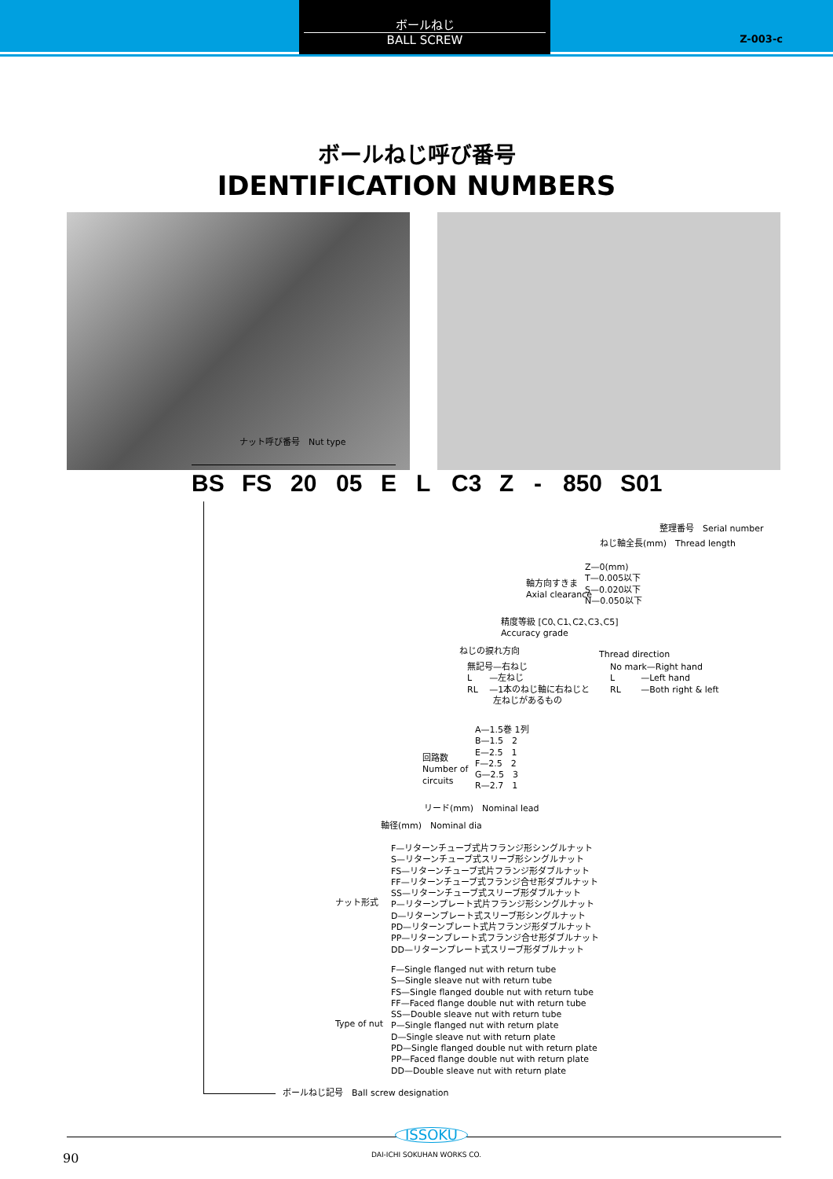ボールねじ
BALL SCREW
Z-003-c
ボールねじ呼び番号
IDENTIFICATION NUMBERS
ナット呼び番号　Nut type
BS FS 20 05 E L C3 Z - 850 S01
整理番号　Serial number
ねじ軸全長(mm)　Thread length
軸方向すきま
Axial clearance
Z—0(mm)
T—0.005以下
S—0.020以下
N—0.050以下
精度等級 [C0､C1､C2､C3､C5]
Accuracy grade
ねじの捩れ方向
無記号—右ねじ
L　　—左ねじ
RL　 —1本のねじ軸に右ねじと
　　　左ねじがあるもの
Thread direction
No mark—Right hand
L　　　—Left hand
RL　　 —Both right & left
回路数
Number of
circuits
A—1.5巻 1列
B—1.5　2
E—2.5　1
F—2.5　2
G—2.5　3
R—2.7　1
リード(mm)　Nominal lead
軸径(mm)　Nominal dia
ナット形式
F—リターンチューブ式片フランジ形シングルナット
S—リターンチューブ式スリーブ形シングルナット
FS—リターンチューブ式片フランジ形ダブルナット
FF—リターンチューブ式フランジ合せ形ダブルナット
SS—リターンチューブ式スリーブ形ダブルナット
P—リターンプレート式片フランジ形シングルナット
D—リターンプレート式スリーブ形シングルナット
PD—リターンプレート式片フランジ形ダブルナット
PP—リターンプレート式フランジ合せ形ダブルナット
DD—リターンプレート式スリーブ形ダブルナット
Type of nut
F—Single flanged nut with return tube
S—Single sleave nut with return tube
FS—Single flanged double nut with return tube
FF—Faced flange double nut with return tube
SS—Double sleave nut with return tube
P—Single flanged nut with return plate
D—Single sleave nut with return plate
PD—Single flanged double nut with return plate
PP—Faced flange double nut with return plate
DD—Double sleave nut with return plate
ボールねじ記号　Ball screw designation
ISSOKU
DAI-ICHI SOKUHAN WORKS CO.
90